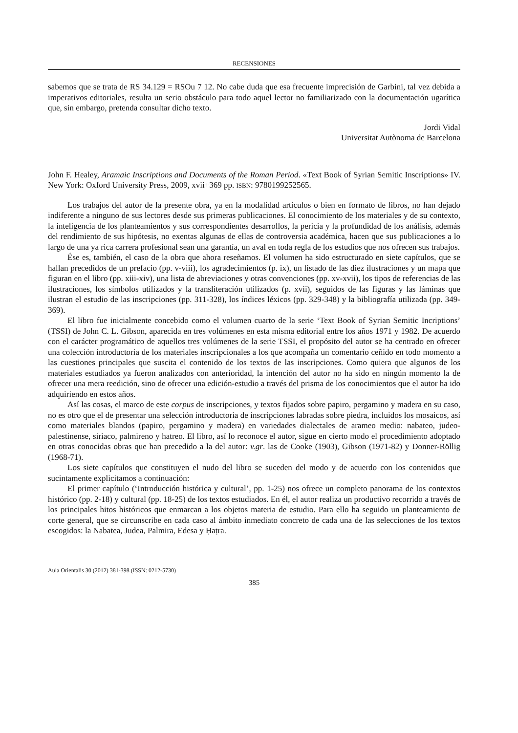RECENSIONES
sabemos que se trata de RS 34.129 = RSOu 7 12. No cabe duda que esa frecuente imprecisión de Garbini, tal vez debida a imperativos editoriales, resulta un serio obstáculo para todo aquel lector no familiarizado con la documentación ugarítica que, sin embargo, pretenda consultar dicho texto.
Jordi Vidal
Universitat Autònoma de Barcelona
John F. Healey, Aramaic Inscriptions and Documents of the Roman Period. «Text Book of Syrian Semitic Inscriptions» IV. New York: Oxford University Press, 2009, xvii+369 pp. ISBN: 9780199252565.
Los trabajos del autor de la presente obra, ya en la modalidad artículos o bien en formato de libros, no han dejado indiferente a ninguno de sus lectores desde sus primeras publicaciones. El conocimiento de los materiales y de su contexto, la inteligencia de los planteamientos y sus correspondientes desarrollos, la pericia y la profundidad de los análisis, además del rendimiento de sus hipótesis, no exentas algunas de ellas de controversia académica, hacen que sus publicaciones a lo largo de una ya rica carrera profesional sean una garantía, un aval en toda regla de los estudios que nos ofrecen sus trabajos.
Ése es, también, el caso de la obra que ahora reseñamos. El volumen ha sido estructurado en siete capítulos, que se hallan precedidos de un prefacio (pp. v-viii), los agradecimientos (p. ix), un listado de las diez ilustraciones y un mapa que figuran en el libro (pp. xiii-xiv), una lista de abreviaciones y otras convenciones (pp. xv-xvii), los tipos de referencias de las ilustraciones, los símbolos utilizados y la transliteración utilizados (p. xvii), seguidos de las figuras y las láminas que ilustran el estudio de las inscripciones (pp. 311-328), los índices léxicos (pp. 329-348) y la bibliografía utilizada (pp. 349-369).
El libro fue inicialmente concebido como el volumen cuarto de la serie ‘Text Book of Syrian Semitic Incriptions’ (TSSI) de John C. L. Gibson, aparecida en tres volúmenes en esta misma editorial entre los años 1971 y 1982. De acuerdo con el carácter programático de aquellos tres volúmenes de la serie TSSI, el propósito del autor se ha centrado en ofrecer una colección introductoria de los materiales inscripcionales a los que acompaña un comentario ceñido en todo momento a las cuestiones principales que suscita el contenido de los textos de las inscripciones. Como quiera que algunos de los materiales estudiados ya fueron analizados con anterioridad, la intención del autor no ha sido en ningún momento la de ofrecer una mera reedición, sino de ofrecer una edición-estudio a través del prisma de los conocimientos que el autor ha ido adquiriendo en estos años.
Así las cosas, el marco de este corpus de inscripciones, y textos fijados sobre papiro, pergamino y madera en su caso, no es otro que el de presentar una selección introductoria de inscripciones labradas sobre piedra, incluidos los mosaicos, así como materiales blandos (papiro, pergamino y madera) en variedades dialectales de arameo medio: nabateo, judeo-palestinense, siriaco, palmireno y hatreo. El libro, así lo reconoce el autor, sigue en cierto modo el procedimiento adoptado en otras conocidas obras que han precedido a la del autor: v.gr. las de Cooke (1903), Gibson (1971-82) y Donner-Röllig (1968-71).
Los siete capítulos que constituyen el nudo del libro se suceden del modo y de acuerdo con los contenidos que sucintamente explicitamos a continuación:
El primer capítulo (‘Introducción histórica y cultural’, pp. 1-25) nos ofrece un completo panorama de los contextos histórico (pp. 2-18) y cultural (pp. 18-25) de los textos estudiados. En él, el autor realiza un productivo recorrido a través de los principales hitos históricos que enmarcan a los objetos materia de estudio. Para ello ha seguido un planteamiento de corte general, que se circunscribe en cada caso al ámbito inmediato concreto de cada una de las selecciones de los textos escogidos: la Nabatea, Judea, Palmira, Edesa y Ḥaṭra.
Aula Orientalis 30 (2012) 381-398 (ISSN: 0212-5730)
385